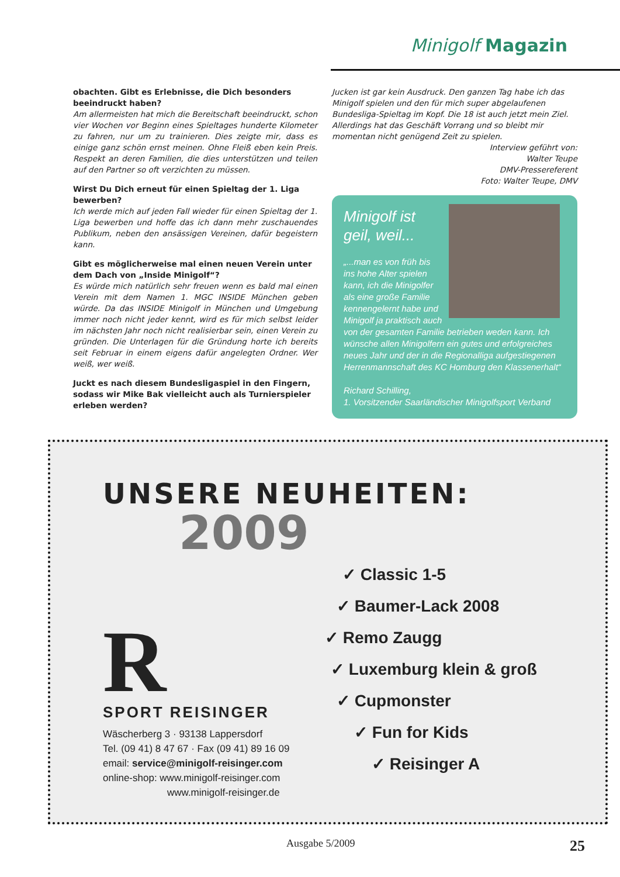Minigolf Magazin
obachten. Gibt es Erlebnisse, die Dich besonders beeindruckt haben?
Am allermeisten hat mich die Bereitschaft beeindruckt, schon vier Wochen vor Beginn eines Spieltages hunderte Kilometer zu fahren, nur um zu trainieren. Dies zeigte mir, dass es einige ganz schön ernst meinen. Ohne Fleiß eben kein Preis. Respekt an deren Familien, die dies unterstützen und teilen auf den Partner so oft verzichten zu müssen.
Wirst Du Dich erneut für einen Spieltag der 1. Liga bewerben?
Ich werde mich auf jeden Fall wieder für einen Spieltag der 1. Liga bewerben und hoffe das ich dann mehr zuschauendes Publikum, neben den ansässigen Vereinen, dafür begeistern kann.
Gibt es möglicherweise mal einen neuen Verein unter dem Dach von „Inside Minigolf“?
Es würde mich natürlich sehr freuen wenn es bald mal einen Verein mit dem Namen 1. MGC INSIDE München geben würde. Da das INSIDE Minigolf in München und Umgebung immer noch nicht jeder kennt, wird es für mich selbst leider im nächsten Jahr noch nicht realisierbar sein, einen Verein zu gründen. Die Unterlagen für die Gründung horte ich bereits seit Februar in einem eigens dafür angelegten Ordner. Wer weiß, wer weiß.
Juckt es nach diesem Bundesligaspiel in den Fingern, sodass wir Mike Bak vielleicht auch als Turnierspieler erleben werden?
Jucken ist gar kein Ausdruck. Den ganzen Tag habe ich das Minigolf spielen und den für mich super abgelaufenen Bundesliga-Spieltag im Kopf. Die 18 ist auch jetzt mein Ziel. Allerdings hat das Geschäft Vorrang und so bleibt mir momentan nicht genügend Zeit zu spielen.
Interview geführt von:
Walter Teupe
DMV-Pressereferent
Foto: Walter Teupe, DMV
Minigolf ist
geil, weil...
„...man es von früh bis ins hohe Alter spielen kann, ich die Minigolfer als eine große Familie kennengelernt habe und Minigolf ja praktisch auch von der gesamten Familie betrieben weden kann. Ich wünsche allen Minigolfern ein gutes und erfolgreiches neues Jahr und der in die Regionalliga aufgestiegenen Herrenmannschaft des KC Homburg den Klassenerhalt“
Richard Schilling,
1. Vorsitzender Saarländischer Minigolfsport Verband
UNSERE NEUHEITEN:
2009
R
SPORT REISINGER
Wäscherberg 3 · 93138 Lappersdorf
Tel. (09 41) 8 47 67 · Fax (09 41) 89 16 09
email: service@minigolf-reisinger.com
online-shop: www.minigolf-reisinger.com
www.minigolf-reisinger.de
✓ Classic 1-5
✓ Baumer-Lack 2008
✓ Remo Zaugg
✓ Luxemburg klein & groß
✓ Cupmonster
✓ Fun for Kids
✓ Reisinger A
Ausgabe 5/2009 25